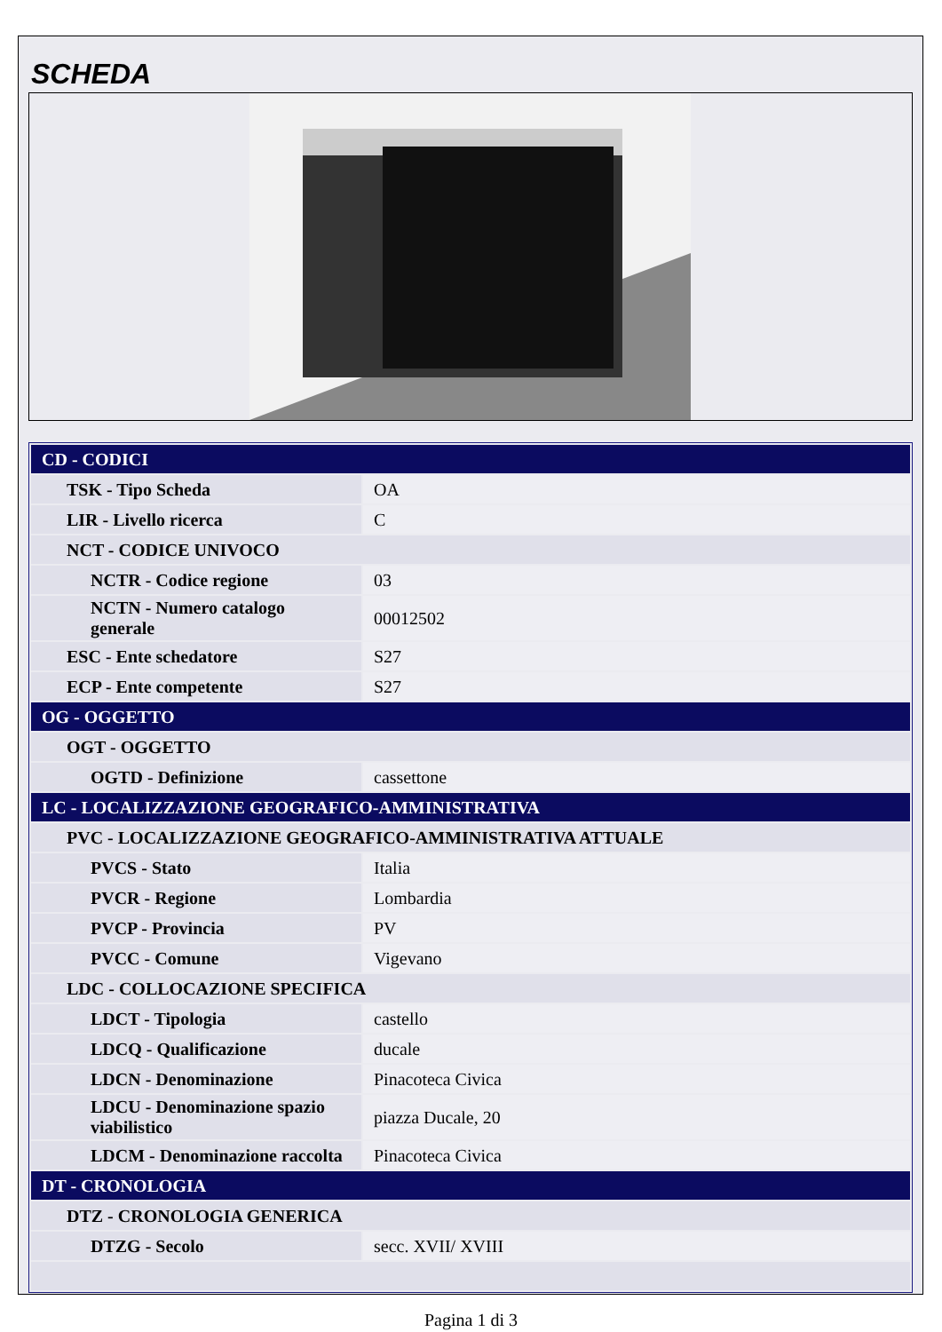SCHEDA
| CD - CODICI | |
| TSK - Tipo Scheda | OA |
| LIR - Livello ricerca | C |
| NCT - CODICE UNIVOCO | |
| NCTR - Codice regione | 03 |
| NCTN - Numero catalogo generale | 00012502 |
| ESC - Ente schedatore | S27 |
| ECP - Ente competente | S27 |
| OG - OGGETTO | |
| OGT - OGGETTO | |
| OGTD - Definizione | cassettone |
| LC - LOCALIZZAZIONE GEOGRAFICO-AMMINISTRATIVA | |
| PVC - LOCALIZZAZIONE GEOGRAFICO-AMMINISTRATIVA ATTUALE | |
| PVCS - Stato | Italia |
| PVCR - Regione | Lombardia |
| PVCP - Provincia | PV |
| PVCC - Comune | Vigevano |
| LDC - COLLOCAZIONE SPECIFICA | |
| LDCT - Tipologia | castello |
| LDCQ - Qualificazione | ducale |
| LDCN - Denominazione | Pinacoteca Civica |
| LDCU - Denominazione spazio viabilistico | piazza Ducale, 20 |
| LDCM - Denominazione raccolta | Pinacoteca Civica |
| DT - CRONOLOGIA | |
| DTZ - CRONOLOGIA GENERICA | |
| DTZG - Secolo | secc. XVII/ XVIII |
Pagina 1 di 3